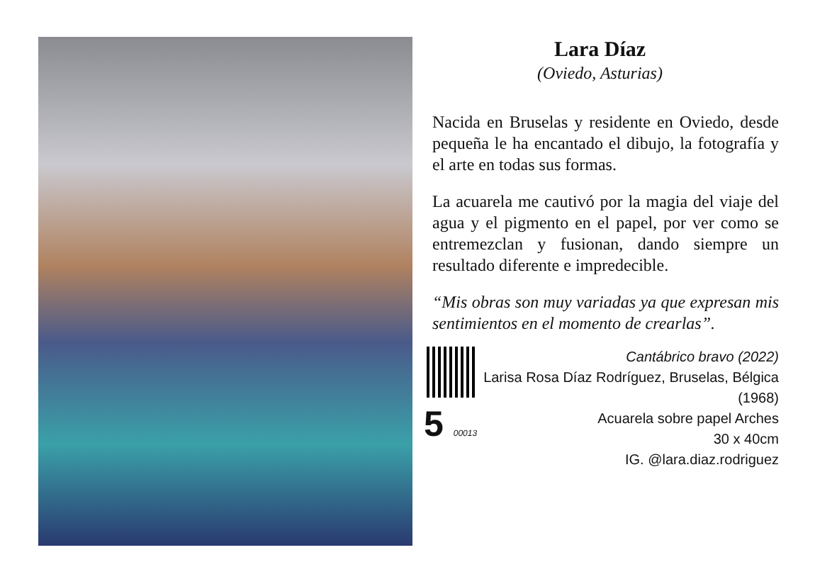Lara Díaz
(Oviedo, Asturias)
Nacida en Bruselas y residente en Oviedo, desde pequeña le ha encantado el dibujo, la fotografía y el arte en todas sus formas.
La acuarela me cautivó por la magia del viaje del agua y el pigmento en el papel, por ver como se entremezclan y fusionan, dando siempre un resultado diferente e impredecible.
“Mis obras son muy variadas ya que expresan mis sentimientos en el momento de crearlas”.
5 00013
Cantábrico bravo (2022)
Larisa Rosa Díaz Rodríguez, Bruselas, Bélgica (1968)
Acuarela sobre papel Arches
30 x 40cm
IG. @lara.diaz.rodriguez